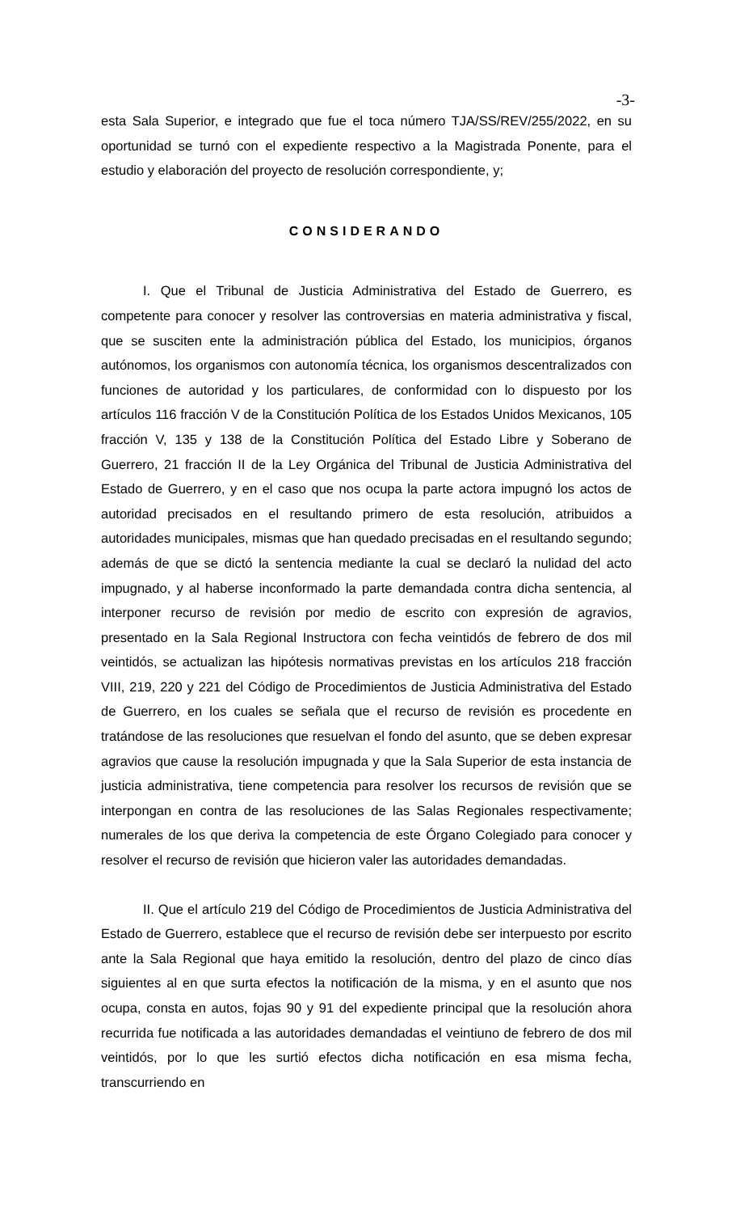-3-
esta Sala Superior, e integrado que fue el toca número TJA/SS/REV/255/2022, en su oportunidad se turnó con el expediente respectivo a la Magistrada Ponente, para el estudio y elaboración del proyecto de resolución correspondiente, y;
CONSIDERANDO
I. Que el Tribunal de Justicia Administrativa del Estado de Guerrero, es competente para conocer y resolver las controversias en materia administrativa y fiscal, que se susciten ente la administración pública del Estado, los municipios, órganos autónomos, los organismos con autonomía técnica, los organismos descentralizados con funciones de autoridad y los particulares, de conformidad con lo dispuesto por los artículos 116 fracción V de la Constitución Política de los Estados Unidos Mexicanos, 105 fracción V, 135 y 138 de la Constitución Política del Estado Libre y Soberano de Guerrero, 21 fracción II de la Ley Orgánica del Tribunal de Justicia Administrativa del Estado de Guerrero, y en el caso que nos ocupa la parte actora impugnó los actos de autoridad precisados en el resultando primero de esta resolución, atribuidos a autoridades municipales, mismas que han quedado precisadas en el resultando segundo; además de que se dictó la sentencia mediante la cual se declaró la nulidad del acto impugnado, y al haberse inconformado la parte demandada contra dicha sentencia, al interponer recurso de revisión por medio de escrito con expresión de agravios, presentado en la Sala Regional Instructora con fecha veintidós de febrero de dos mil veintidós, se actualizan las hipótesis normativas previstas en los artículos 218 fracción VIII, 219, 220 y 221 del Código de Procedimientos de Justicia Administrativa del Estado de Guerrero, en los cuales se señala que el recurso de revisión es procedente en tratándose de las resoluciones que resuelvan el fondo del asunto, que se deben expresar agravios que cause la resolución impugnada y que la Sala Superior de esta instancia de justicia administrativa, tiene competencia para resolver los recursos de revisión que se interpongan en contra de las resoluciones de las Salas Regionales respectivamente; numerales de los que deriva la competencia de este Órgano Colegiado para conocer y resolver el recurso de revisión que hicieron valer las autoridades demandadas.
II. Que el artículo 219 del Código de Procedimientos de Justicia Administrativa del Estado de Guerrero, establece que el recurso de revisión debe ser interpuesto por escrito ante la Sala Regional que haya emitido la resolución, dentro del plazo de cinco días siguientes al en que surta efectos la notificación de la misma, y en el asunto que nos ocupa, consta en autos, fojas 90 y 91 del expediente principal que la resolución ahora recurrida fue notificada a las autoridades demandadas el veintiuno de febrero de dos mil veintidós, por lo que les surtió efectos dicha notificación en esa misma fecha, transcurriendo en